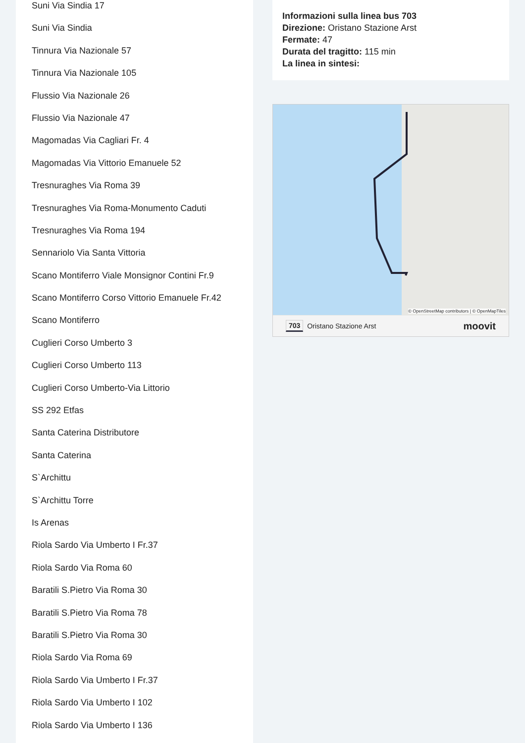Suni Via Sindia 17
Suni Via Sindia
Tinnura Via Nazionale 57
Tinnura Via Nazionale 105
Flussio Via Nazionale 26
Flussio Via Nazionale 47
Magomadas Via Cagliari Fr. 4
Magomadas Via Vittorio Emanuele 52
Tresnuraghes Via Roma 39
Tresnuraghes Via Roma-Monumento Caduti
Tresnuraghes Via Roma 194
Sennariolo Via Santa Vittoria
Scano Montiferro Viale Monsignor Contini Fr.9
Scano Montiferro Corso Vittorio Emanuele Fr.42
Scano Montiferro
Cuglieri Corso Umberto 3
Cuglieri Corso Umberto 113
Cuglieri Corso Umberto-Via Littorio
SS 292 Etfas
Santa Caterina Distributore
Santa Caterina
S`Archittu
S`Archittu Torre
Is Arenas
Riola Sardo Via Umberto I Fr.37
Riola Sardo Via Roma 60
Baratili S.Pietro Via Roma 30
Baratili S.Pietro Via Roma 78
Baratili S.Pietro Via Roma 30
Riola Sardo Via Roma 69
Riola Sardo Via Umberto I Fr.37
Riola Sardo Via Umberto I 102
Riola Sardo Via Umberto I 136
Informazioni sulla linea bus 703
Direzione: Oristano Stazione Arst
Fermate: 47
Durata del tragitto: 115 min
La linea in sintesi:
© OpenStreetMap contributors | © OpenMapTiles
703 Oristano Stazione Arst moovit